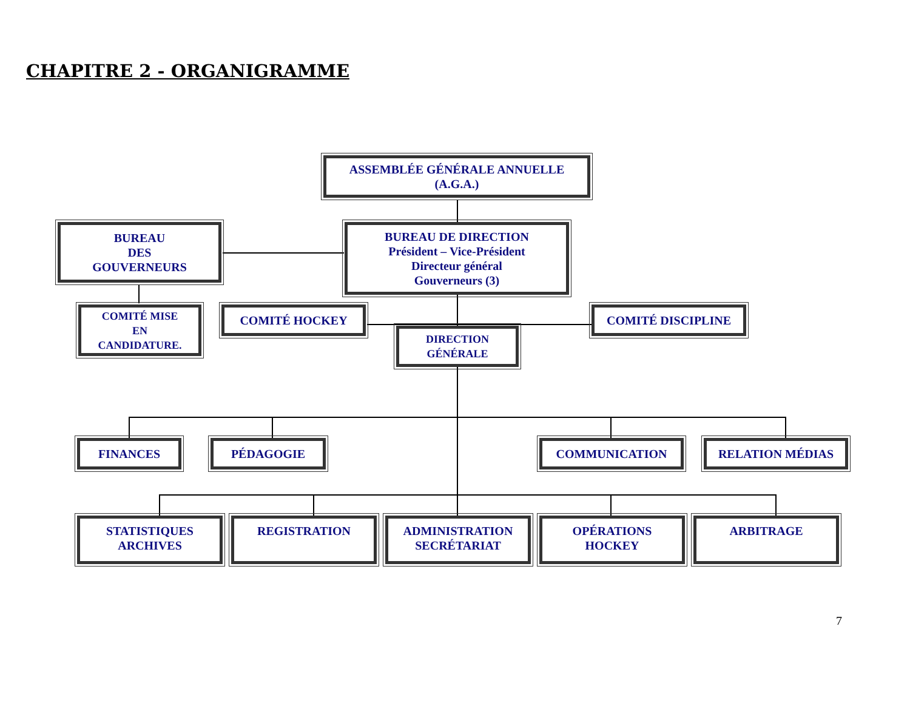CHAPITRE 2 - ORGANIGRAMME
ASSEMBLÉE GÉNÉRALE ANNUELLE
(A.G.A.)
BUREAU
DES
GOUVERNEURS
BUREAU DE DIRECTION
Président – Vice-Président
Directeur général
Gouverneurs (3)
COMITÉ MISE
EN
CANDIDATURE.
COMITÉ HOCKEY COMITÉ DISCIPLINE
DIRECTION
GÉNÉRALE
FINANCES PÉDAGOGIE COMMUNICATION RELATION MÉDIAS
STATISTIQUES
ARCHIVES
REGISTRATION
ADMINISTRATION
SECRÉTARIAT
OPÉRATIONS
HOCKEY
ARBITRAGE
7